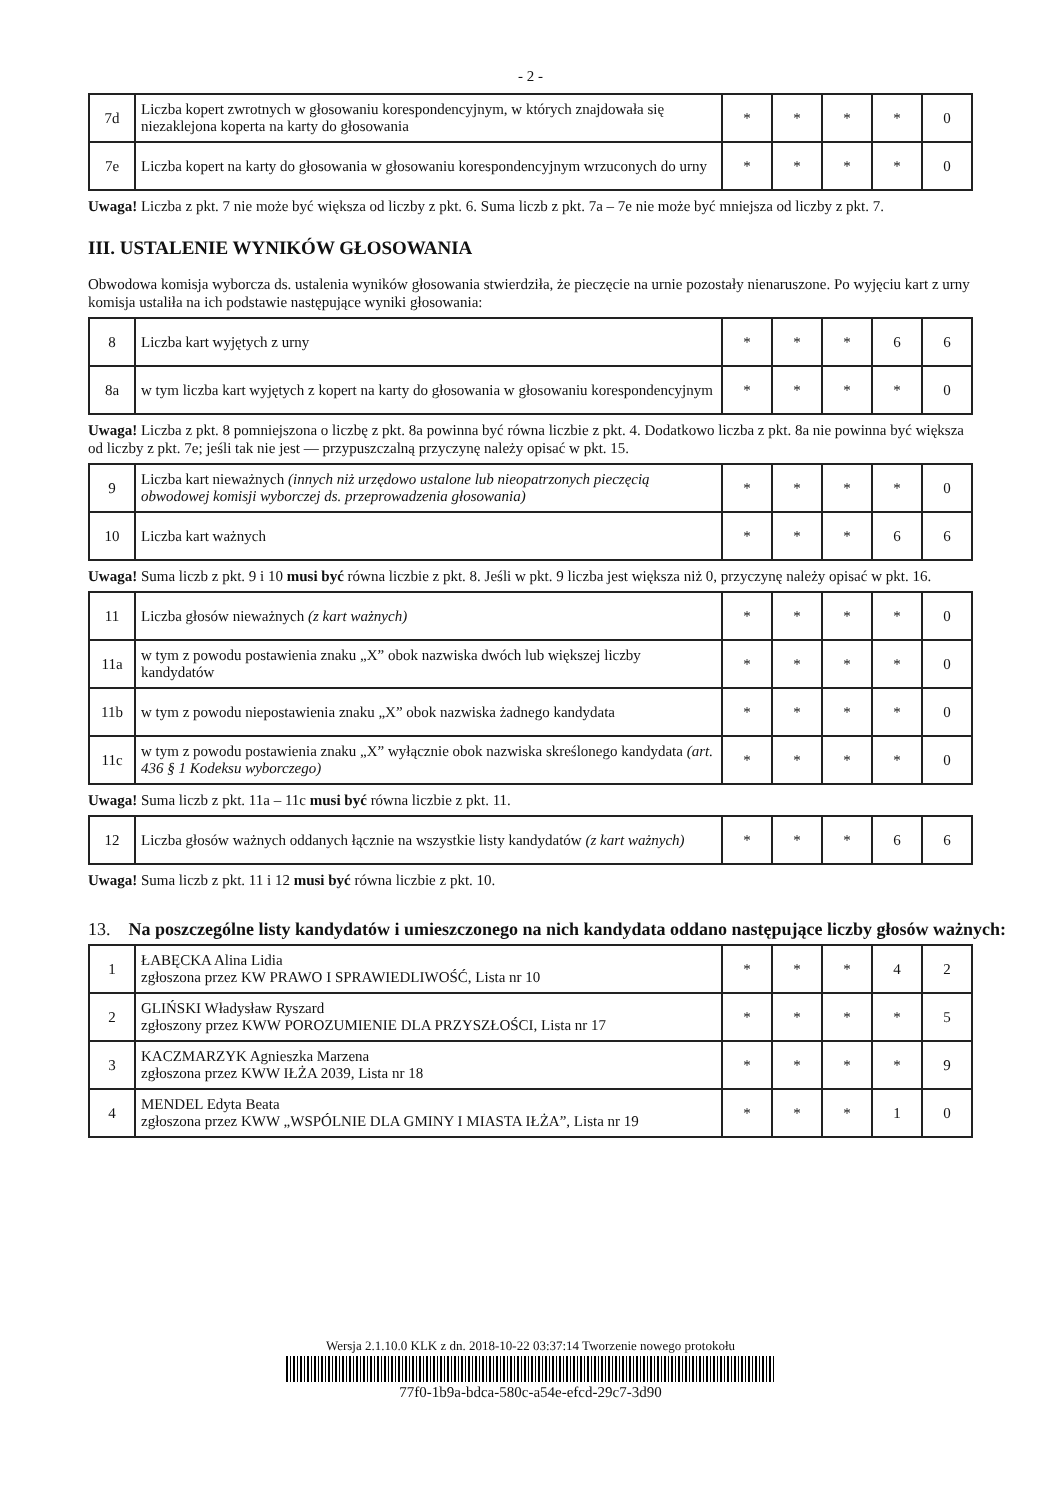- 2 -
| 7d | Liczba kopert zwrotnych w głosowaniu korespondencyjnym, w których znajdowała się niezaklejona koperta na karty do głosowania | * | * | * | * | 0 |
| 7e | Liczba kopert na karty do głosowania w głosowaniu korespondencyjnym wrzuconych do urny | * | * | * | * | 0 |
Uwaga! Liczba z pkt. 7 nie może być większa od liczby z pkt. 6. Suma liczb z pkt. 7a – 7e nie może być mniejsza od liczby z pkt. 7.
III. USTALENIE WYNIKÓW GŁOSOWANIA
Obwodowa komisja wyborcza ds. ustalenia wyników głosowania stwierdziła, że pieczęcie na urnie pozostały nienaruszone. Po wyjęciu kart z urny komisja ustaliła na ich podstawie następujące wyniki głosowania:
| 8 | Liczba kart wyjętych z urny | * | * | * | 6 | 6 |
| 8a | w tym liczba kart wyjętych z kopert na karty do głosowania w głosowaniu korespondencyjnym | * | * | * | * | 0 |
Uwaga! Liczba z pkt. 8 pomniejszona o liczbę z pkt. 8a powinna być równa liczbie z pkt. 4. Dodatkowo liczba z pkt. 8a nie powinna być większa od liczby z pkt. 7e; jeśli tak nie jest — przypuszczalną przyczynę należy opisać w pkt. 15.
| 9 | Liczba kart nieważnych (innych niż urzędowo ustalone lub nieopatrzonych pieczęcią obwodowej komisji wyborczej ds. przeprowadzenia głosowania) | * | * | * | * | 0 |
| 10 | Liczba kart ważnych | * | * | * | 6 | 6 |
Uwaga! Suma liczb z pkt. 9 i 10 musi być równa liczbie z pkt. 8. Jeśli w pkt. 9 liczba jest większa niż 0, przyczynę należy opisać w pkt. 16.
| 11 | Liczba głosów nieważnych (z kart ważnych) | * | * | * | * | 0 |
| 11a | w tym z powodu postawienia znaku „X” obok nazwiska dwóch lub większej liczby kandydatów | * | * | * | * | 0 |
| 11b | w tym z powodu niepostawienia znaku „X” obok nazwiska żadnego kandydata | * | * | * | * | 0 |
| 11c | w tym z powodu postawienia znaku „X” wyłącznie obok nazwiska skreślonego kandydata (art. 436 § 1 Kodeksu wyborczego) | * | * | * | * | 0 |
Uwaga! Suma liczb z pkt. 11a – 11c musi być równa liczbie z pkt. 11.
| 12 | Liczba głosów ważnych oddanych łącznie na wszystkie listy kandydatów (z kart ważnych) | * | * | * | 6 | 6 |
Uwaga! Suma liczb z pkt. 11 i 12 musi być równa liczbie z pkt. 10.
13. Na poszczególne listy kandydatów i umieszczonego na nich kandydata oddano następujące liczby głosów ważnych:
| 1 | ŁABĘCKA Alina Lidia zgłoszona przez KW PRAWO I SPRAWIEDLIWOŚĆ, Lista nr 10 | * | * | * | 4 | 2 |
| 2 | GLIŃSKI Władysław Ryszard zgłoszony przez KWW POROZUMIENIE DLA PRZYSZŁOŚCI, Lista nr 17 | * | * | * | * | 5 |
| 3 | KACZMARZYK Agnieszka Marzena zgłoszona przez KWW IŁŻA 2039, Lista nr 18 | * | * | * | * | 9 |
| 4 | MENDEL Edyta Beata zgłoszona przez KWW „WSPÓLNIE DLA GMINY I MIASTA IŁŻA”, Lista nr 19 | * | * | * | 1 | 0 |
Wersja 2.1.10.0 KLK z dn. 2018-10-22 03:37:14 Tworzenie nowego protokołu
77f0-1b9a-bdca-580c-a54e-efcd-29c7-3d90